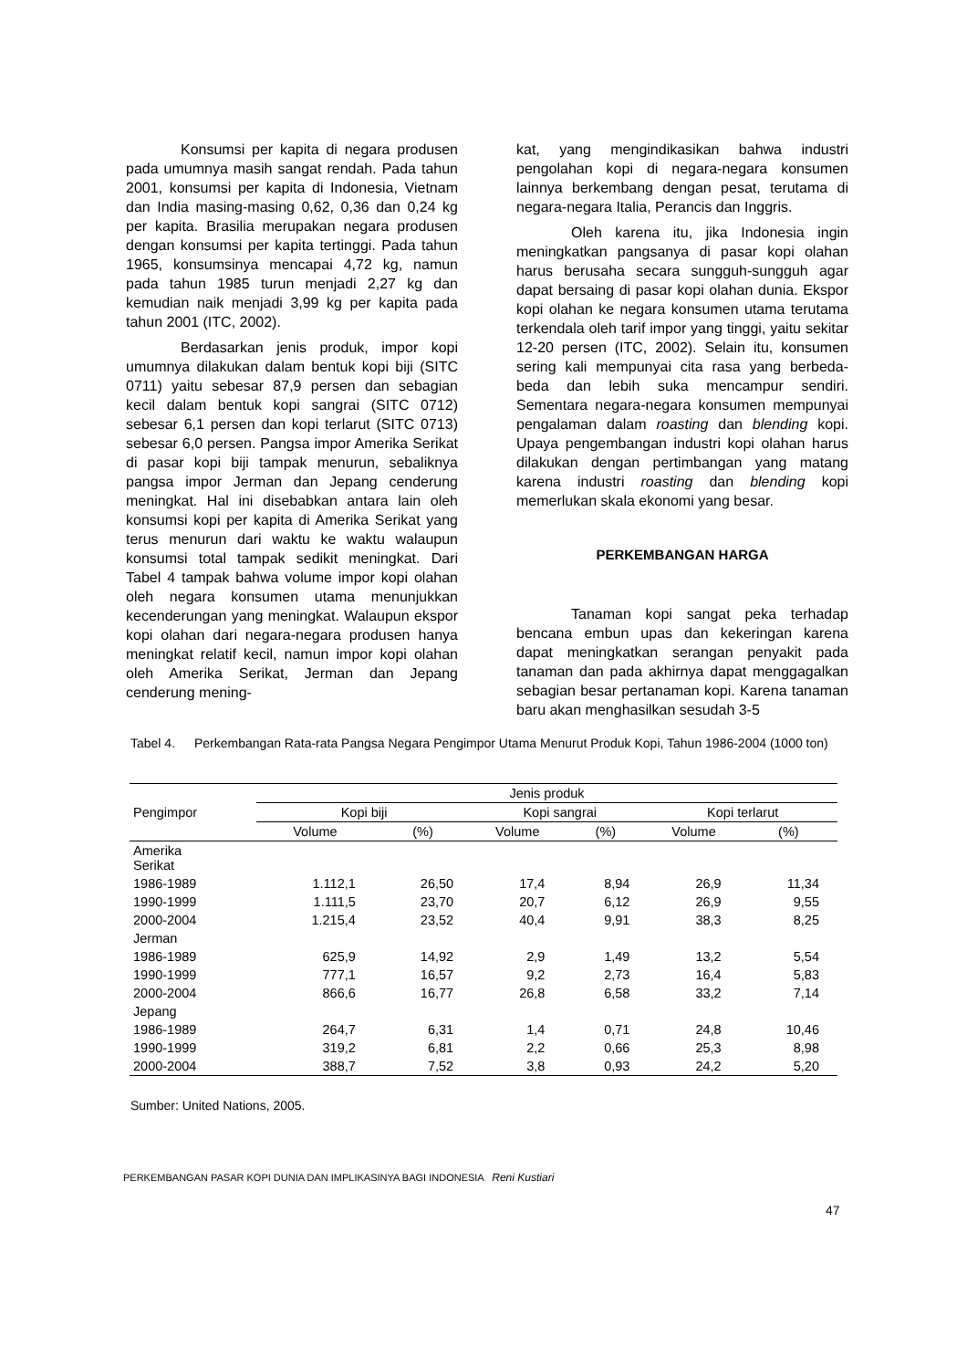Konsumsi per kapita di negara produsen pada umumnya masih sangat rendah. Pada tahun 2001, konsumsi per kapita di Indonesia, Vietnam dan India masing-masing 0,62, 0,36 dan 0,24 kg per kapita. Brasilia merupakan negara produsen dengan konsumsi per kapita tertinggi. Pada tahun 1965, konsumsinya mencapai 4,72 kg, namun pada tahun 1985 turun menjadi 2,27 kg dan kemudian naik menjadi 3,99 kg per kapita pada tahun 2001 (ITC, 2002).
Berdasarkan jenis produk, impor kopi umumnya dilakukan dalam bentuk kopi biji (SITC 0711) yaitu sebesar 87,9 persen dan sebagian kecil dalam bentuk kopi sangrai (SITC 0712) sebesar 6,1 persen dan kopi terlarut (SITC 0713) sebesar 6,0 persen. Pangsa impor Amerika Serikat di pasar kopi biji tampak menurun, sebaliknya pangsa impor Jerman dan Jepang cenderung meningkat. Hal ini disebabkan antara lain oleh konsumsi kopi per kapita di Amerika Serikat yang terus menurun dari waktu ke waktu walaupun konsumsi total tampak sedikit meningkat. Dari Tabel 4 tampak bahwa volume impor kopi olahan oleh negara konsumen utama menunjukkan kecenderungan yang meningkat. Walaupun ekspor kopi olahan dari negara-negara produsen hanya meningkat relatif kecil, namun impor kopi olahan oleh Amerika Serikat, Jerman dan Jepang cenderung mening-
kat, yang mengindikasikan bahwa industri pengolahan kopi di negara-negara konsumen lainnya berkembang dengan pesat, terutama di negara-negara Italia, Perancis dan Inggris.
Oleh karena itu, jika Indonesia ingin meningkatkan pangsanya di pasar kopi olahan harus berusaha secara sungguh-sungguh agar dapat bersaing di pasar kopi olahan dunia. Ekspor kopi olahan ke negara konsumen utama terutama terkendala oleh tarif impor yang tinggi, yaitu sekitar 12-20 persen (ITC, 2002). Selain itu, konsumen sering kali mempunyai cita rasa yang berbeda-beda dan lebih suka mencampur sendiri. Sementara negara-negara konsumen mempunyai pengalaman dalam roasting dan blending kopi. Upaya pengembangan industri kopi olahan harus dilakukan dengan pertimbangan yang matang karena industri roasting dan blending kopi memerlukan skala ekonomi yang besar.
PERKEMBANGAN HARGA
Tanaman kopi sangat peka terhadap bencana embun upas dan kekeringan karena dapat meningkatkan serangan penyakit pada tanaman dan pada akhirnya dapat menggagalkan sebagian besar pertanaman kopi. Karena tanaman baru akan menghasilkan sesudah 3-5
Tabel 4. Perkembangan Rata-rata Pangsa Negara Pengimpor Utama Menurut Produk Kopi, Tahun 1986-2004 (1000 ton)
| Pengimpor | Jenis produk | | | | | |
| --- | --- | --- | --- | --- | --- | --- |
| | Kopi biji | | Kopi sangrai | | Kopi terlarut | |
| | Volume | (%) | Volume | (%) | Volume | (%) |
| Amerika Serikat | | | | | | |
| 1986-1989 | 1.112,1 | 26,50 | 17,4 | 8,94 | 26,9 | 11,34 |
| 1990-1999 | 1.111,5 | 23,70 | 20,7 | 6,12 | 26,9 | 9,55 |
| 2000-2004 | 1.215,4 | 23,52 | 40,4 | 9,91 | 38,3 | 8,25 |
| Jerman | | | | | | |
| 1986-1989 | 625,9 | 14,92 | 2,9 | 1,49 | 13,2 | 5,54 |
| 1990-1999 | 777,1 | 16,57 | 9,2 | 2,73 | 16,4 | 5,83 |
| 2000-2004 | 866,6 | 16,77 | 26,8 | 6,58 | 33,2 | 7,14 |
| Jepang | | | | | | |
| 1986-1989 | 264,7 | 6,31 | 1,4 | 0,71 | 24,8 | 10,46 |
| 1990-1999 | 319,2 | 6,81 | 2,2 | 0,66 | 25,3 | 8,98 |
| 2000-2004 | 388,7 | 7,52 | 3,8 | 0,93 | 24,2 | 5,20 |
Sumber: United Nations, 2005.
PERKEMBANGAN PASAR KOPI DUNIA DAN IMPLIKASINYA BAGI INDONESIA Reni Kustiari
47